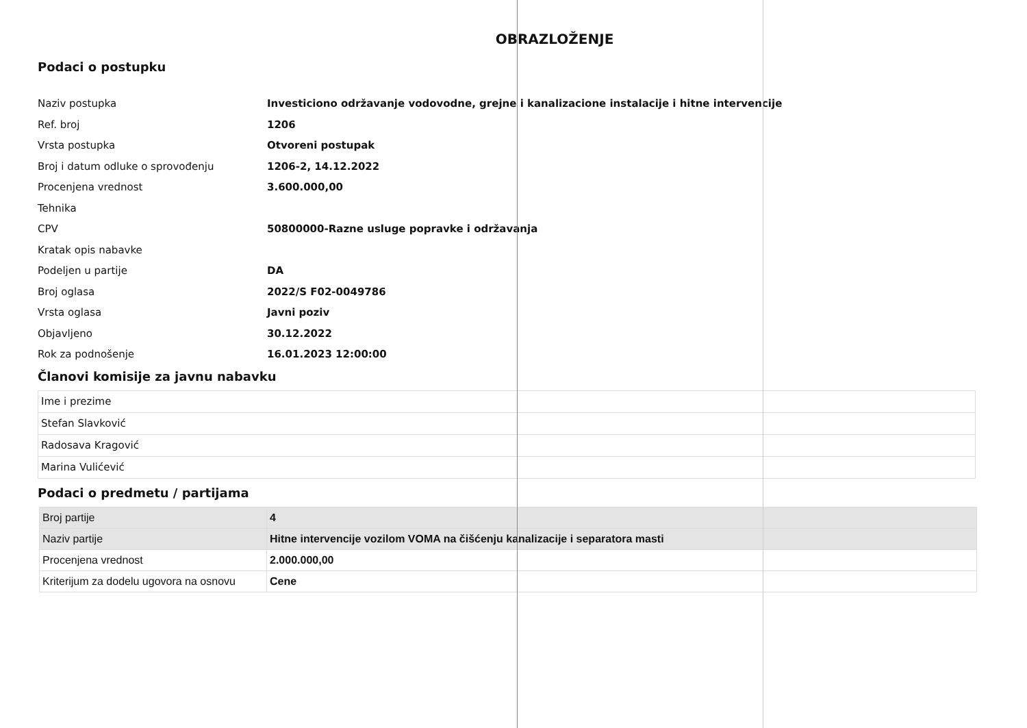OBRAZLOŽENJE
Podaci o postupku
| Naziv postupka | Investiciono održavanje vodovodne, grejne i kanalizacione instalacije i hitne intervencije |
| Ref. broj | 1206 |
| Vrsta postupka | Otvoreni postupak |
| Broj i datum odluke o sprovođenju | 1206-2, 14.12.2022 |
| Procenjena vrednost | 3.600.000,00 |
| Tehnika | |
| CPV | 50800000-Razne usluge popravke i održavanja |
| Kratak opis nabavke | |
| Podeljen u partije | DA |
| Broj oglasa | 2022/S F02-0049786 |
| Vrsta oglasa | Javni poziv |
| Objavljeno | 30.12.2022 |
| Rok za podnošenje | 16.01.2023 12:00:00 |
Članovi komisije za javnu nabavku
| Ime i prezime |
| Stefan Slavković |
| Radosava Kragović |
| Marina Vulićević |
Podaci o predmetu / partijama
| Broj partije | 4 |
| Naziv partije | Hitne intervencije vozilom VOMA na čišćenju kanalizacije i separatora masti |
| Procenjena vrednost | 2.000.000,00 |
| Kriterijum za dodelu ugovora na osnovu | Cene |